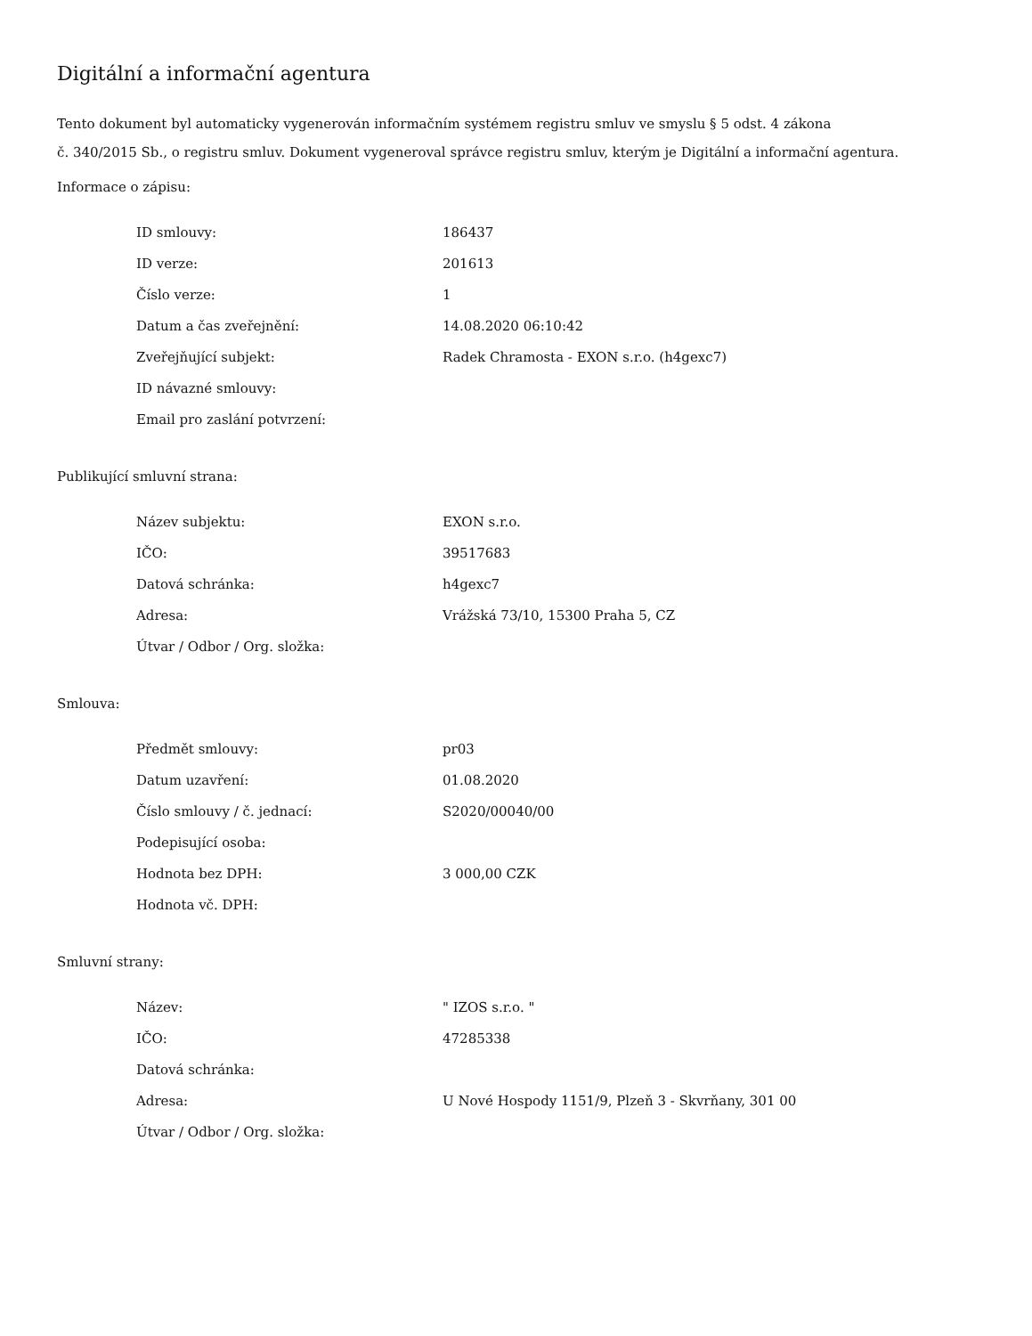Digitální a informační agentura
Tento dokument byl automaticky vygenerován informačním systémem registru smluv ve smyslu § 5 odst. 4 zákona
č. 340/2015 Sb., o registru smluv. Dokument vygeneroval správce registru smluv, kterým je Digitální a informační agentura.
Informace o zápisu:
| ID smlouvy: | 186437 |
| ID verze: | 201613 |
| Číslo verze: | 1 |
| Datum a čas zveřejnění: | 14.08.2020 06:10:42 |
| Zveřejňující subjekt: | Radek Chramosta - EXON s.r.o. (h4gexc7) |
| ID návazné smlouvy: | |
| Email pro zaslání potvrzení: | |
Publikující smluvní strana:
| Název subjektu: | EXON s.r.o. |
| IČO: | 39517683 |
| Datová schránka: | h4gexc7 |
| Adresa: | Vrážská 73/10, 15300 Praha 5, CZ |
| Útvar / Odbor / Org. složka: | |
Smlouva:
| Předmět smlouvy: | pr03 |
| Datum uzavření: | 01.08.2020 |
| Číslo smlouvy / č. jednací: | S2020/00040/00 |
| Podepisující osoba: | |
| Hodnota bez DPH: | 3 000,00 CZK |
| Hodnota vč. DPH: | |
Smluvní strany:
| Název: | " IZOS s.r.o. " |
| IČO: | 47285338 |
| Datová schránka: | |
| Adresa: | U Nové Hospody 1151/9, Plzeň 3 - Skvrňany, 301 00 |
| Útvar / Odbor / Org. složka: | |